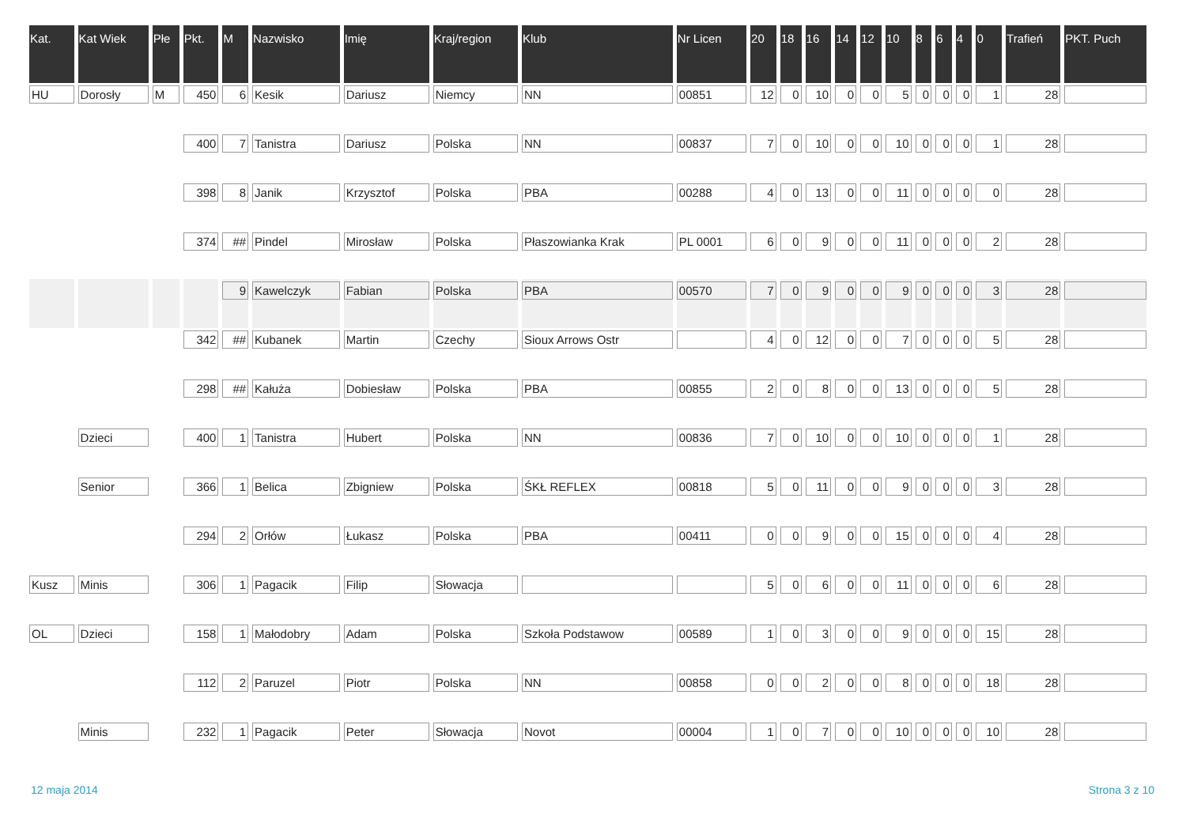| Kat. | Kat Wiek | Płe | Pkt. | M | Nazwisko | Imię | Kraj/region | Klub | Nr Licen | 20 | 18 | 16 | 14 | 12 | 10 | 8 | 6 | 4 | 0 | Trafień | PKT. Puch |
| --- | --- | --- | --- | --- | --- | --- | --- | --- | --- | --- | --- | --- | --- | --- | --- | --- | --- | --- | --- | --- | --- |
| HU | Dorosły | M | 450 | 6 | Kesik | Dariusz | Niemcy | NN | 00851 | 12 | 0 | 10 | 0 | 0 | 5 | 0 | 0 | 0 | 1 | 28 | |
| | | | 400 | 7 | Tanistra | Dariusz | Polska | NN | 00837 | 7 | 0 | 10 | 0 | 0 | 10 | 0 | 0 | 0 | 1 | 28 | |
| | | | 398 | 8 | Janik | Krzysztof | Polska | PBA | 00288 | 4 | 0 | 13 | 0 | 0 | 11 | 0 | 0 | 0 | 0 | 28 | |
| | | | 374 | ## | Pindel | Mirosław | Polska | Płaszowianka Krak | PL 0001 | 6 | 0 | 9 | 0 | 0 | 11 | 0 | 0 | 0 | 2 | 28 | |
| | | | | 9 | Kawelczyk | Fabian | Polska | PBA | 00570 | 7 | 0 | 9 | 0 | 0 | 9 | 0 | 0 | 0 | 3 | 28 | |
| | | | 342 | ## | Kubanek | Martin | Czechy | Sioux Arrows Ostr | | 4 | 0 | 12 | 0 | 0 | 7 | 0 | 0 | 0 | 5 | 28 | |
| | | | 298 | ## | Kałuża | Dobiesław | Polska | PBA | 00855 | 2 | 0 | 8 | 0 | 0 | 13 | 0 | 0 | 0 | 5 | 28 | |
| | Dzieci | | 400 | 1 | Tanistra | Hubert | Polska | NN | 00836 | 7 | 0 | 10 | 0 | 0 | 10 | 0 | 0 | 0 | 1 | 28 | |
| | Senior | | 366 | 1 | Belica | Zbigniew | Polska | ŚKŁ REFLEX | 00818 | 5 | 0 | 11 | 0 | 0 | 9 | 0 | 0 | 0 | 3 | 28 | |
| | | | 294 | 2 | Orłów | Łukasz | Polska | PBA | 00411 | 0 | 0 | 9 | 0 | 0 | 15 | 0 | 0 | 0 | 4 | 28 | |
| Kusz | Minis | | 306 | 1 | Pagacik | Filip | Słowacja | | | 5 | 0 | 6 | 0 | 0 | 11 | 0 | 0 | 0 | 6 | 28 | |
| OL | Dzieci | | 158 | 1 | Małodobry | Adam | Polska | Szkoła Podstawow | 00589 | 1 | 0 | 3 | 0 | 0 | 9 | 0 | 0 | 0 | 15 | 28 | |
| | | | 112 | 2 | Paruzel | Piotr | Polska | NN | 00858 | 0 | 0 | 2 | 0 | 0 | 8 | 0 | 0 | 0 | 18 | 28 | |
| | Minis | | 232 | 1 | Pagacik | Peter | Słowacja | Novot | 00004 | 1 | 0 | 7 | 0 | 0 | 10 | 0 | 0 | 0 | 10 | 28 | |
12 maja 2014 Strona 3 z 10